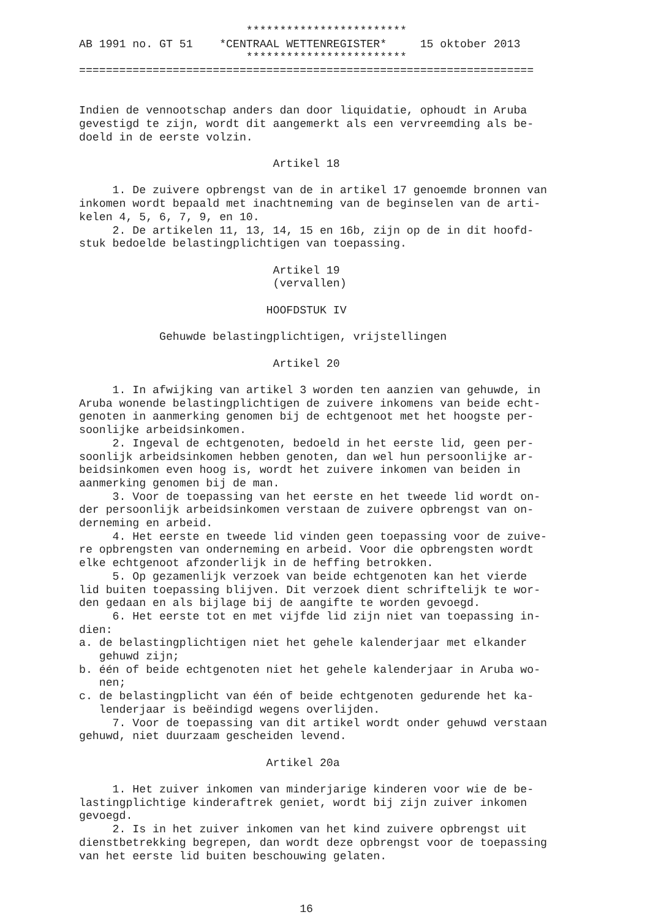************************ AB 1991 no. GT 51 *CENTRAAL WETTENREGISTER* 15 oktober 2013 ************************ ====================================================================
Indien de vennootschap anders dan door liquidatie, ophoudt in Aruba gevestigd te zijn, wordt dit aangemerkt als een vervreemding als be- doeld in de eerste volzin. Artikel 18 1. De zuivere opbrengst van de in artikel 17 genoemde bronnen van inkomen wordt bepaald met inachtneming van de beginselen van de arti- kelen 4, 5, 6, 7, 9, en 10. 2. De artikelen 11, 13, 14, 15 en 16b, zijn op de in dit hoofd- stuk bedoelde belastingplichtigen van toepassing. Artikel 19 (vervallen) HOOFDSTUK IV Gehuwde belastingplichtigen, vrijstellingen Artikel 20 1. In afwijking van artikel 3 worden ten aanzien van gehuwde, in Aruba wonende belastingplichtigen de zuivere inkomens van beide echt- genoten in aanmerking genomen bij de echtgenoot met het hoogste per- soonlijke arbeidsinkomen. 2. Ingeval de echtgenoten, bedoeld in het eerste lid, geen per- soonlijk arbeidsinkomen hebben genoten, dan wel hun persoonlijke ar- beidsinkomen even hoog is, wordt het zuivere inkomen van beiden in aanmerking genomen bij de man. 3. Voor de toepassing van het eerste en het tweede lid wordt on- der persoonlijk arbeidsinkomen verstaan de zuivere opbrengst van on- derneming en arbeid. 4. Het eerste en tweede lid vinden geen toepassing voor de zuive- re opbrengsten van onderneming en arbeid. Voor die opbrengsten wordt elke echtgenoot afzonderlijk in de heffing betrokken. 5. Op gezamenlijk verzoek van beide echtgenoten kan het vierde lid buiten toepassing blijven. Dit verzoek dient schriftelijk te wor- den gedaan en als bijlage bij de aangifte te worden gevoegd. 6. Het eerste tot en met vijfde lid zijn niet van toepassing in- dien: a. de belastingplichtigen niet het gehele kalenderjaar met elkander gehuwd zijn; b. één of beide echtgenoten niet het gehele kalenderjaar in Aruba wo- nen; c. de belastingplicht van één of beide echtgenoten gedurende het ka- lenderjaar is beëindigd wegens overlijden. 7. Voor de toepassing van dit artikel wordt onder gehuwd verstaan gehuwd, niet duurzaam gescheiden levend. Artikel 20a 1. Het zuiver inkomen van minderjarige kinderen voor wie de be- lastingplichtige kinderaftrek geniet, wordt bij zijn zuiver inkomen gevoegd. 2. Is in het zuiver inkomen van het kind zuivere opbrengst uit dienstbetrekking begrepen, dan wordt deze opbrengst voor de toepassing van het eerste lid buiten beschouwing gelaten. 16